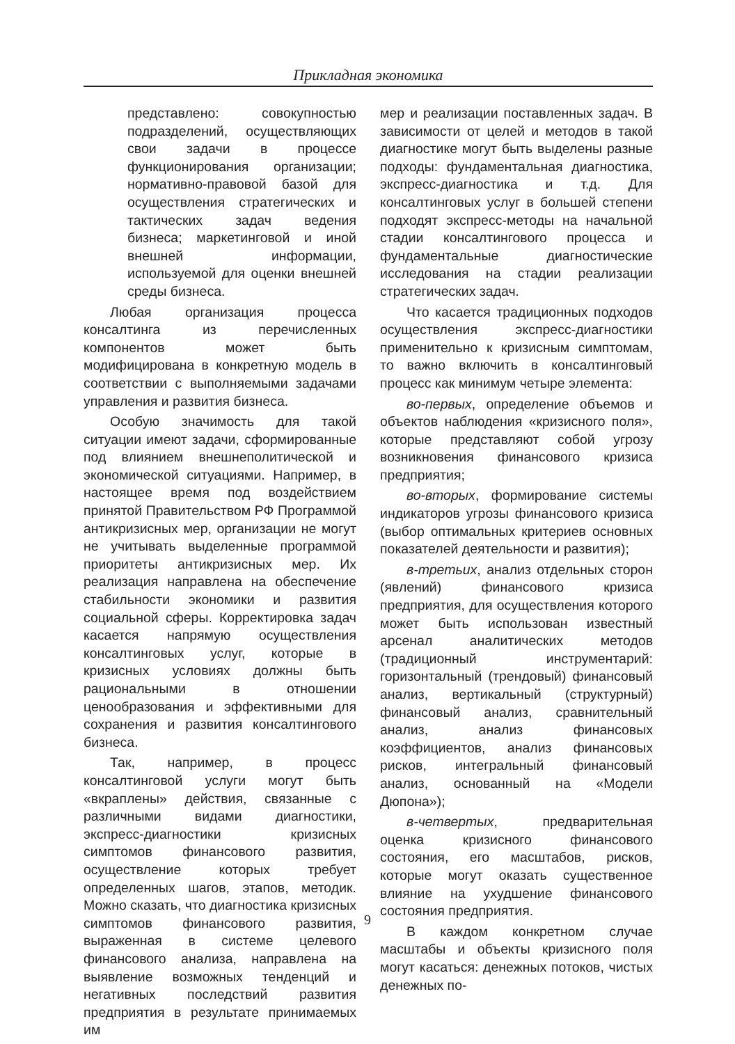Прикладная экономика
представлено: совокупностью подразделений, осуществляющих свои задачи в процессе функционирования организации; нормативно-правовой базой для осуществления стратегических и тактических задач ведения бизнеса; маркетинговой и иной внешней информации, используемой для оценки внешней среды бизнеса.
Любая организация процесса консалтинга из перечисленных компонентов может быть модифицирована в конкретную модель в соответствии с выполняемыми задачами управления и развития бизнеса.
Особую значимость для такой ситуации имеют задачи, сформированные под влиянием внешнеполитической и экономической ситуациями. Например, в настоящее время под воздействием принятой Правительством РФ Программой антикризисных мер, организации не могут не учитывать выделенные программой приоритеты антикризисных мер. Их реализация направлена на обеспечение стабильности экономики и развития социальной сферы. Корректировка задач касается напрямую осуществления консалтинговых услуг, которые в кризисных условиях должны быть рациональными в отношении ценообразования и эффективными для сохранения и развития консалтингового бизнеса.
Так, например, в процесс консалтинговой услуги могут быть «вкраплены» действия, связанные с различными видами диагностики, экспресс-диагностики кризисных симптомов финансового развития, осуществление которых требует определенных шагов, этапов, методик. Можно сказать, что диагностика кризисных симптомов финансового развития, выраженная в системе целевого финансового анализа, направлена на выявление возможных тенденций и негативных последствий развития предприятия в результате принимаемых им
мер и реализации поставленных задач. В зависимости от целей и методов в такой диагностике могут быть выделены разные подходы: фундаментальная диагностика, экспресс-диагностика и т.д. Для консалтинговых услуг в большей степени подходят экспресс-методы на начальной стадии консалтингового процесса и фундаментальные диагностические исследования на стадии реализации стратегических задач.
Что касается традиционных подходов осуществления экспресс-диагностики применительно к кризисным симптомам, то важно включить в консалтинговый процесс как минимум четыре элемента:
во-первых, определение объемов и объектов наблюдения «кризисного поля», которые представляют собой угрозу возникновения финансового кризиса предприятия;
во-вторых, формирование системы индикаторов угрозы финансового кризиса (выбор оптимальных критериев основных показателей деятельности и развития);
в-третьих, анализ отдельных сторон (явлений) финансового кризиса предприятия, для осуществления которого может быть использован известный арсенал аналитических методов (традиционный инструментарий: горизонтальный (трендовый) финансовый анализ, вертикальный (структурный) финансовый анализ, сравнительный анализ, анализ финансовых коэффициентов, анализ финансовых рисков, интегральный финансовый анализ, основанный на «Модели Дюпона»);
в-четвертых, предварительная оценка кризисного финансового состояния, его масштабов, рисков, которые могут оказать существенное влияние на ухудшение финансового состояния предприятия.
В каждом конкретном случае масштабы и объекты кризисного поля могут касаться: денежных потоков, чистых денежных по-
9